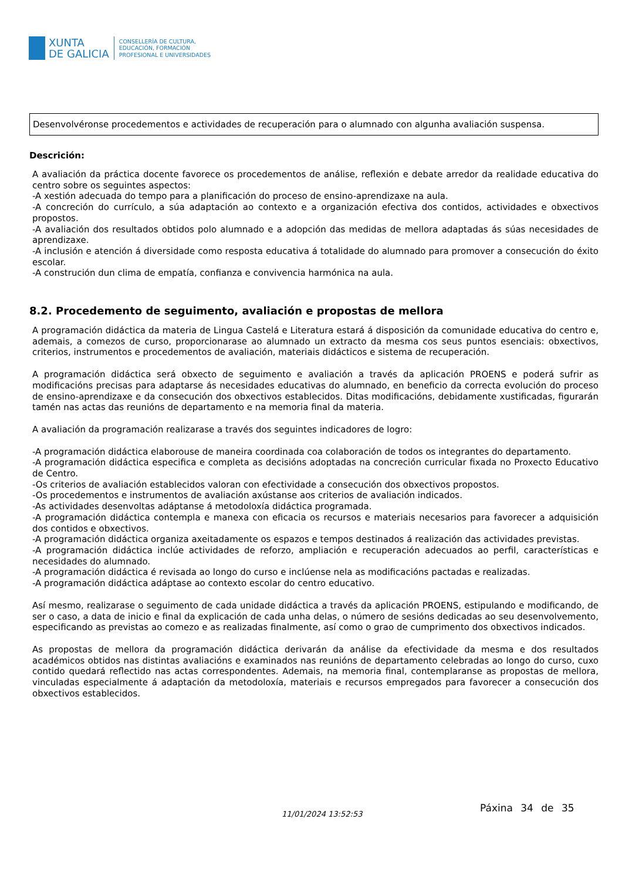XUNTA
DE GALICIA
CONSELLERÍA DE CULTURA,
EDUCACIÓN, FORMACIÓN
PROFESIONAL E UNIVERSIDADES
Desenvolvéronse procedementos e actividades de recuperación para o alumnado con algunha avaliación suspensa.
Descrición:
A avaliación da práctica docente favorece os procedementos de análise, reflexión e debate arredor da realidade educativa do centro sobre os seguintes aspectos:
-A xestión adecuada do tempo para a planificación do proceso de ensino-aprendizaxe na aula.
-A concreción do currículo, a súa adaptación ao contexto e a organización efectiva dos contidos, actividades e obxectivos propostos.
-A avaliación dos resultados obtidos polo alumnado e a adopción das medidas de mellora adaptadas ás súas necesidades de aprendizaxe.
-A inclusión e atención á diversidade como resposta educativa á totalidade do alumnado para promover a consecución do éxito escolar.
-A construción dun clima de empatía, confianza e convivencia harmónica na aula.
8.2. Procedemento de seguimento, avaliación e propostas de mellora
A programación didáctica da materia de Lingua Castelá e Literatura estará á disposición da comunidade educativa do centro e, ademais, a comezos de curso, proporcionarase ao alumnado un extracto da mesma cos seus puntos esenciais: obxectivos, criterios, instrumentos e procedementos de avaliación, materiais didácticos e sistema de recuperación.
A programación didáctica será obxecto de seguimento e avaliación a través da aplicación PROENS e poderá sufrir as modificacións precisas para adaptarse ás necesidades educativas do alumnado, en beneficio da correcta evolución do proceso de ensino-aprendizaxe e da consecución dos obxectivos establecidos. Ditas modificacións, debidamente xustificadas, figurarán tamén nas actas das reunións de departamento e na memoria final da materia.
A avaliación da programación realizarase a través dos seguintes indicadores de logro:
-A programación didáctica elaborouse de maneira coordinada coa colaboración de todos os integrantes do departamento.
-A programación didáctica especifica e completa as decisións adoptadas na concreción curricular fixada no Proxecto Educativo de Centro.
-Os criterios de avaliación establecidos valoran con efectividade a consecución dos obxectivos propostos.
-Os procedementos e instrumentos de avaliación axústanse aos criterios de avaliación indicados.
-As actividades desenvoltas adáptanse á metodoloxía didáctica programada.
-A programación didáctica contempla e manexa con eficacia os recursos e materiais necesarios para favorecer a adquisición dos contidos e obxectivos.
-A programación didáctica organiza axeitadamente os espazos e tempos destinados á realización das actividades previstas.
-A programación didáctica inclúe actividades de reforzo, ampliación e recuperación adecuados ao perfil, características e necesidades do alumnado.
-A programación didáctica é revisada ao longo do curso e inclúense nela as modificacións pactadas e realizadas.
-A programación didáctica adáptase ao contexto escolar do centro educativo.
Así mesmo, realizarase o seguimento de cada unidade didáctica a través da aplicación PROENS, estipulando e modificando, de ser o caso, a data de inicio e final da explicación de cada unha delas, o número de sesións dedicadas ao seu desenvolvemento, especificando as previstas ao comezo e as realizadas finalmente, así como o grao de cumprimento dos obxectivos indicados.
As propostas de mellora da programación didáctica derivarán da análise da efectividade da mesma e dos resultados académicos obtidos nas distintas avaliacións e examinados nas reunións de departamento celebradas ao longo do curso, cuxo contido quedará reflectido nas actas correspondentes. Ademais, na memoria final, contemplaranse as propostas de mellora, vinculadas especialmente á adaptación da metodoloxía, materiais e recursos empregados para favorecer a consecución dos obxectivos establecidos.
11/01/2024 13:52:53
Páxina 34 de 35